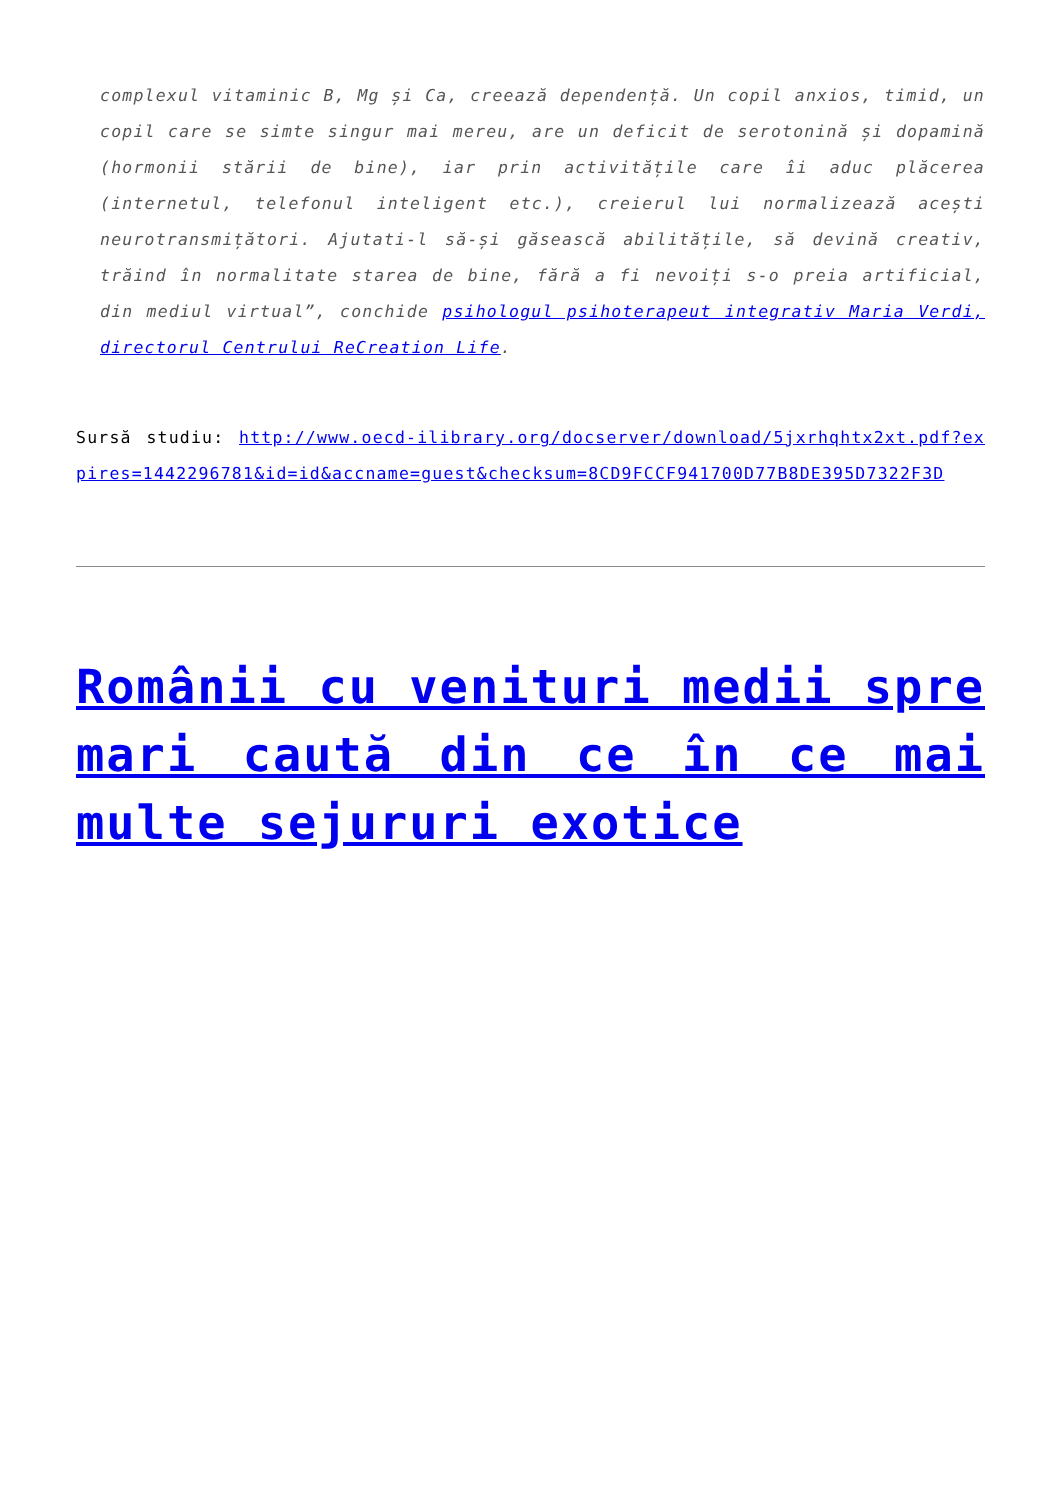complexul vitaminic B, Mg și Ca, creează dependență. Un copil anxios, timid, un copil care se simte singur mai mereu, are un deficit de serotonină și dopamină (hormonii stării de bine), iar prin activitățile care îi aduc plăcerea (internetul, telefonul inteligent etc.), creierul lui normalizează acești neurotransmițători. Ajutati-l să-și găsească abilitățile, să devină creativ, trăind în normalitate starea de bine, fără a fi nevoiți s-o preia artificial, din mediul virtual”, conchide psihologul psihoterapeut integrativ Maria Verdi, directorul Centrului ReCreation Life.
Sursă studiu: http://www.oecd-ilibrary.org/docserver/download/5jxrhqhtx2xt.pdf?expires=1442296781&id=id&accname=guest&checksum=8CD9FCCF941700D77B8DE395D7322F3D
Românii cu venituri medii spre mari caută din ce în ce mai multe sejururi exotice